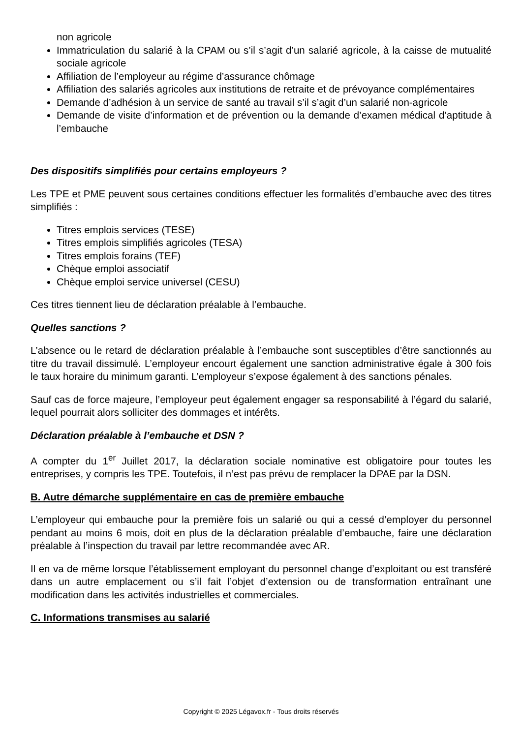non agricole
Immatriculation du salarié à la CPAM ou s’il s’agit d’un salarié agricole, à la caisse de mutualité sociale agricole
Affiliation de l’employeur au régime d’assurance chômage
Affiliation des salariés agricoles aux institutions de retraite et de prévoyance complémentaires
Demande d’adhésion à un service de santé au travail s’il s’agit d’un salarié non-agricole
Demande de visite d’information et de prévention ou la demande d’examen médical d’aptitude à l’embauche
Des dispositifs simplifiés pour certains employeurs ?
Les TPE et PME peuvent sous certaines conditions effectuer les formalités d’embauche avec des titres simplifiés :
Titres emplois services (TESE)
Titres emplois simplifiés agricoles (TESA)
Titres emplois forains (TEF)
Chèque emploi associatif
Chèque emploi service universel (CESU)
Ces titres tiennent lieu de déclaration préalable à l’embauche.
Quelles sanctions ?
L’absence ou le retard de déclaration préalable à l’embauche sont susceptibles d’être sanctionnés au titre du travail dissimulé. L’employeur encourt également une sanction administrative égale à 300 fois le taux horaire du minimum garanti. L’employeur s’expose également à des sanctions pénales.
Sauf cas de force majeure, l’employeur peut également engager sa responsabilité à l’égard du salarié, lequel pourrait alors solliciter des dommages et intérêts.
Déclaration préalable à l’embauche et DSN ?
A compter du 1<sup>er</sup> Juillet 2017, la déclaration sociale nominative est obligatoire pour toutes les entreprises, y compris les TPE. Toutefois, il n’est pas prévu de remplacer la DPAE par la DSN.
B. Autre démarche supplémentaire en cas de première embauche
L’employeur qui embauche pour la première fois un salarié ou qui a cessé d’employer du personnel pendant au moins 6 mois, doit en plus de la déclaration préalable d’embauche, faire une déclaration préalable à l’inspection du travail par lettre recommandée avec AR.
Il en va de même lorsque l’établissement employant du personnel change d’exploitant ou est transféré dans un autre emplacement ou s’il fait l’objet d’extension ou de transformation entraînant une modification dans les activités industrielles et commerciales.
C. Informations transmises au salarié
Copyright © 2025 Légavox.fr - Tous droits réservés